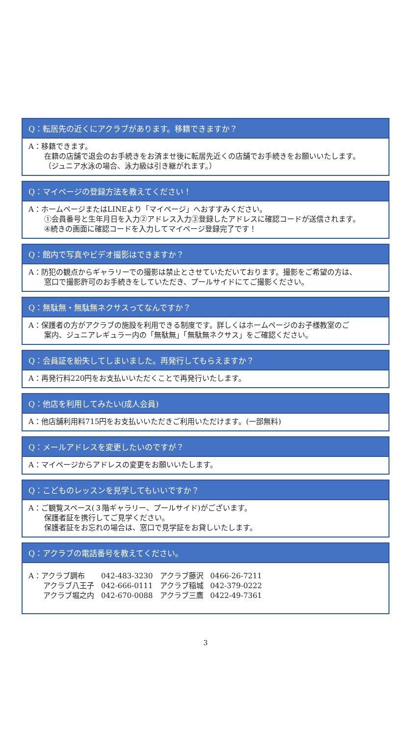Q：転居先の近くにアクラブがあります。移籍できますか？
A：移籍できます。
在籍の店舗で退会のお手続きをお済ませ後に転居先近くの店舗でお手続きをお願いいたします。
（ジュニア水泳の場合、泳力級は引き継がれます。）
Q：マイページの登録方法を教えてください！
A：ホームページまたはLINEより「マイページ」へおすすみください。
①会員番号と生年月日を入力②アドレス入力③登録したアドレスに確認コードが送信されます。
④続きの画面に確認コードを入力してマイページ登録完了です！
Q：館内で写真やビデオ撮影はできますか？
A：防犯の観点からギャラリーでの撮影は禁止とさせていただいております。撮影をご希望の方は、
窓口で撮影許可のお手続きをしていただき、プールサイドにてご撮影ください。
Q：無駄無・無駄無ネクサスってなんですか？
A：保護者の方がアクラブの施設を利用できる制度です。詳しくはホームページのお子様教室のご
案内、ジュニアレギュラー内の「無駄無」「無駄無ネクサス」をご確認ください。
Q：会員証を紛失してしまいました。再発行してもらえますか？
A：再発行料220円をお支払いいただくことで再発行いたします。
Q：他店を利用してみたい(成人会員)
A：他店舗利用料715円をお支払いいただきご利用いただけます。(一部無料)
Q：メールアドレスを変更したいのですが？
A：マイページからアドレスの変更をお願いいたします。
Q：こどものレッスンを見学してもいいですか？
A：ご観覧スペース(３階ギャラリー、プールサイド)がございます。
保護者証を携行してご見学ください。
保護者証をお忘れの場合は、窓口で見学証をお貸しいたします。
Q：アクラブの電話番号を教えてください。
| A：アクラブ調布 | 042-483-3230 | アクラブ藤沢 | 0466-26-7211 |
| アクラブ八王子 | 042-666-0111 | アクラブ稲城 | 042-379-0222 |
| アクラブ堀之内 | 042-670-0088 | アクラブ三鷹 | 0422-49-7361 |
3